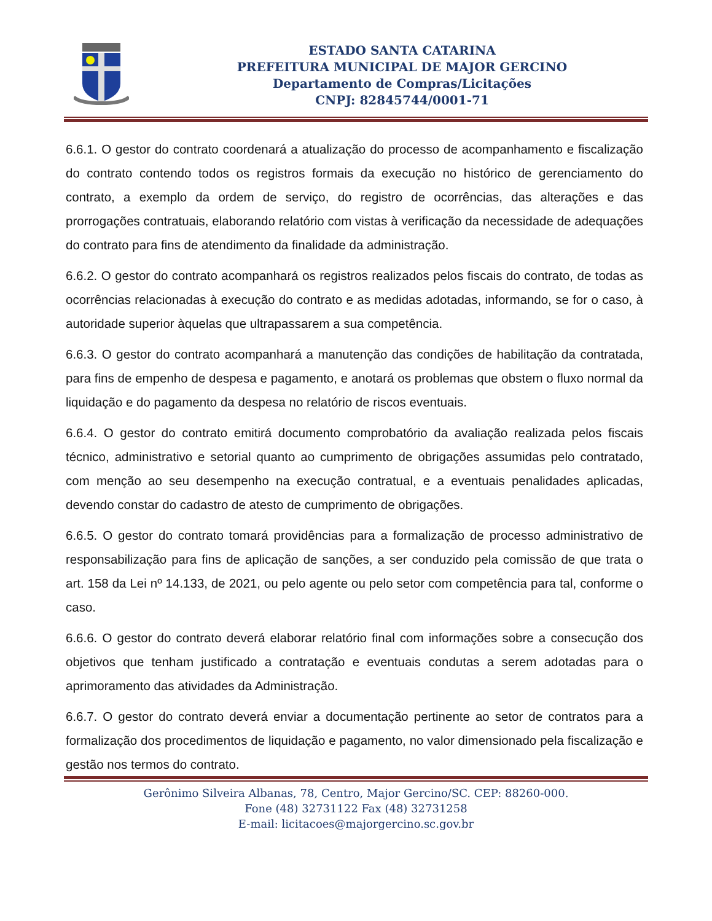ESTADO SANTA CATARINA
PREFEITURA MUNICIPAL DE MAJOR GERCINO
Departamento de Compras/Licitações
CNPJ: 82845744/0001-71
6.6.1. O gestor do contrato coordenará a atualização do processo de acompanhamento e fiscalização do contrato contendo todos os registros formais da execução no histórico de gerenciamento do contrato, a exemplo da ordem de serviço, do registro de ocorrências, das alterações e das prorrogações contratuais, elaborando relatório com vistas à verificação da necessidade de adequações do contrato para fins de atendimento da finalidade da administração.
6.6.2. O gestor do contrato acompanhará os registros realizados pelos fiscais do contrato, de todas as ocorrências relacionadas à execução do contrato e as medidas adotadas, informando, se for o caso, à autoridade superior àquelas que ultrapassarem a sua competência.
6.6.3. O gestor do contrato acompanhará a manutenção das condições de habilitação da contratada, para fins de empenho de despesa e pagamento, e anotará os problemas que obstem o fluxo normal da liquidação e do pagamento da despesa no relatório de riscos eventuais.
6.6.4. O gestor do contrato emitirá documento comprobatório da avaliação realizada pelos fiscais técnico, administrativo e setorial quanto ao cumprimento de obrigações assumidas pelo contratado, com menção ao seu desempenho na execução contratual, e a eventuais penalidades aplicadas, devendo constar do cadastro de atesto de cumprimento de obrigações.
6.6.5. O gestor do contrato tomará providências para a formalização de processo administrativo de responsabilização para fins de aplicação de sanções, a ser conduzido pela comissão de que trata o art. 158 da Lei nº 14.133, de 2021, ou pelo agente ou pelo setor com competência para tal, conforme o caso.
6.6.6. O gestor do contrato deverá elaborar relatório final com informações sobre a consecução dos objetivos que tenham justificado a contratação e eventuais condutas a serem adotadas para o aprimoramento das atividades da Administração.
6.6.7. O gestor do contrato deverá enviar a documentação pertinente ao setor de contratos para a formalização dos procedimentos de liquidação e pagamento, no valor dimensionado pela fiscalização e gestão nos termos do contrato.
Gerônimo Silveira Albanas, 78, Centro, Major Gercino/SC. CEP: 88260-000.
Fone (48) 32731122 Fax (48) 32731258
E-mail: licitacoes@majorgercino.sc.gov.br